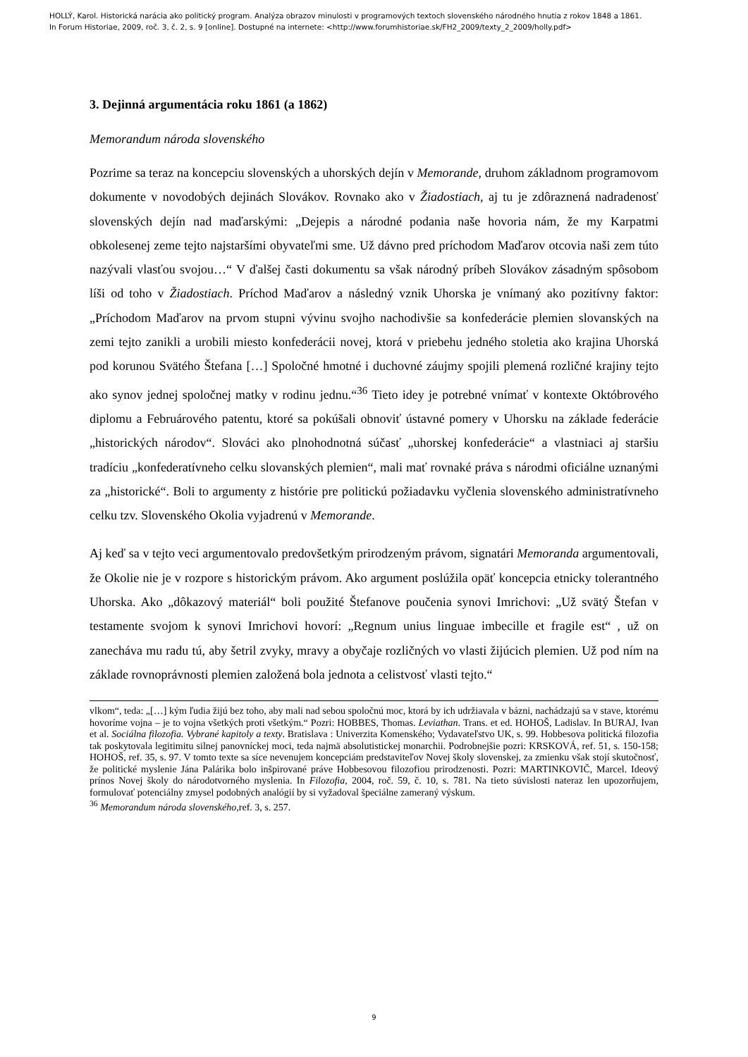HOLLÝ, Karol. Historická narácia ako politický program. Analýza obrazov minulosti v programových textoch slovenského národného hnutia z rokov 1848 a 1861.
In Forum Historiae, 2009, roč. 3, č. 2, s. 9 [online]. Dostupné na internete: <http://www.forumhistoriae.sk/FH2_2009/texty_2_2009/holly.pdf>
3. Dejinná argumentácia roku 1861 (a 1862)
Memorandum národa slovenského
Pozrime sa teraz na koncepciu slovenských a uhorských dejín v Memorande, druhom základnom programovom dokumente v novodobých dejinách Slovákov. Rovnako ako v Žiadostiach, aj tu je zdôraznená nadradenosť slovenských dejín nad maďarskými: „Dejepis a národné podania naše hovoria nám, že my Karpatmi obkolesenej zeme tejto najstaršími obyvateľmi sme. Už dávno pred príchodom Maďarov otcovia naši zem túto nazývali vlasťou svojou…“ V ďalšej časti dokumentu sa však národný príbeh Slovákov zásadným spôsobom líši od toho v Žiadostiach. Príchod Maďarov a následný vznik Uhorska je vnímaný ako pozitívny faktor: „Príchodom Maďarov na prvom stupni vývinu svojho nachodivšie sa konfederácie plemien slovanských na zemi tejto zanikli a urobili miesto konfederácii novej, ktorá v priebehu jedného stoletia ako krajina Uhorská pod korunou Svätého Štefana […] Spoločné hmotné i duchovné záujmy spojili plemená rozličné krajiny tejto ako synov jednej spoločnej matky v rodinu jednu.“<sup>36</sup> Tieto idey je potrebné vnímať v kontexte Októbrového diplomu a Februárového patentu, ktoré sa pokúšali obnoviť ústavné pomery v Uhorsku na základe federácie „historických národov“. Slováci ako plnohodnotná súčasť „uhorskej konfederácie“ a vlastniaci aj staršiu tradíciu „konfederatívneho celku slovanských plemien“, mali mať rovnaké práva s národmi oficiálne uznanými za „historické“. Boli to argumenty z histórie pre politickú požiadavku vyčlenia slovenského administratívneho celku tzv. Slovenského Okolia vyjadrenú v Memorande.
Aj keď sa v tejto veci argumentovalo predovšetkým prirodzeným právom, signatári Memoranda argumentovali, že Okolie nie je v rozpore s historickým právom. Ako argument poslúžila opäť koncepcia etnicky tolerantného Uhorska. Ako „dôkazový materiál“ boli použité Štefanove poučenia synovi Imrichovi: „Už svätý Štefan v testamente svojom k synovi Imrichovi hovorí: „Regnum unius linguae imbecille et fragile est“ , už on zanecháva mu radu tú, aby šetril zvyky, mravy a obyčaje rozličných vo vlasti žijúcich plemien. Už pod ním na základe rovnoprávnosti plemien založená bola jednota a celistvosť vlasti tejto.“
vlkom“, teda: „[…] kým ľudia žijú bez toho, aby mali nad sebou spoločnú moc, ktorá by ich udržiavala v bázni, nachádzajú sa v stave, ktorému hovoríme vojna – je to vojna všetkých proti všetkým.“ Pozri: HOBBES, Thomas. Leviathan. Trans. et ed. HOHOŠ, Ladislav. In BURAJ, Ivan et al. Sociálna filozofia. Vybrané kapitoly a texty. Bratislava : Univerzita Komenského; Vydavateľstvo UK, s. 99. Hobbesova politická filozofia tak poskytovala legitimitu silnej panovníckej moci, teda najmä absolutistickej monarchii. Podrobnejšie pozri: KRSKOVÁ, ref. 51, s. 150-158; HOHOŠ, ref. 35, s. 97. V tomto texte sa síce nevenujem koncepciám predstaviteľov Novej školy slovenskej, za zmienku však stojí skutočnosť, že politické myslenie Jána Palárika bolo inšpirované práve Hobbesovou filozofiou prirodzenosti. Pozri: MARTINKOVIČ, Marcel. Ideový prínos Novej školy do národotvorného myslenia. In Filozofia, 2004, roč. 59, č. 10, s. 781. Na tieto súvislosti nateraz len upozorňujem, formulovať potenciálny zmysel podobných analógií by si vyžadoval špeciálne zameraný výskum.
<sup>36</sup> Memorandum národa slovenského,ref. 3, s. 257.
9